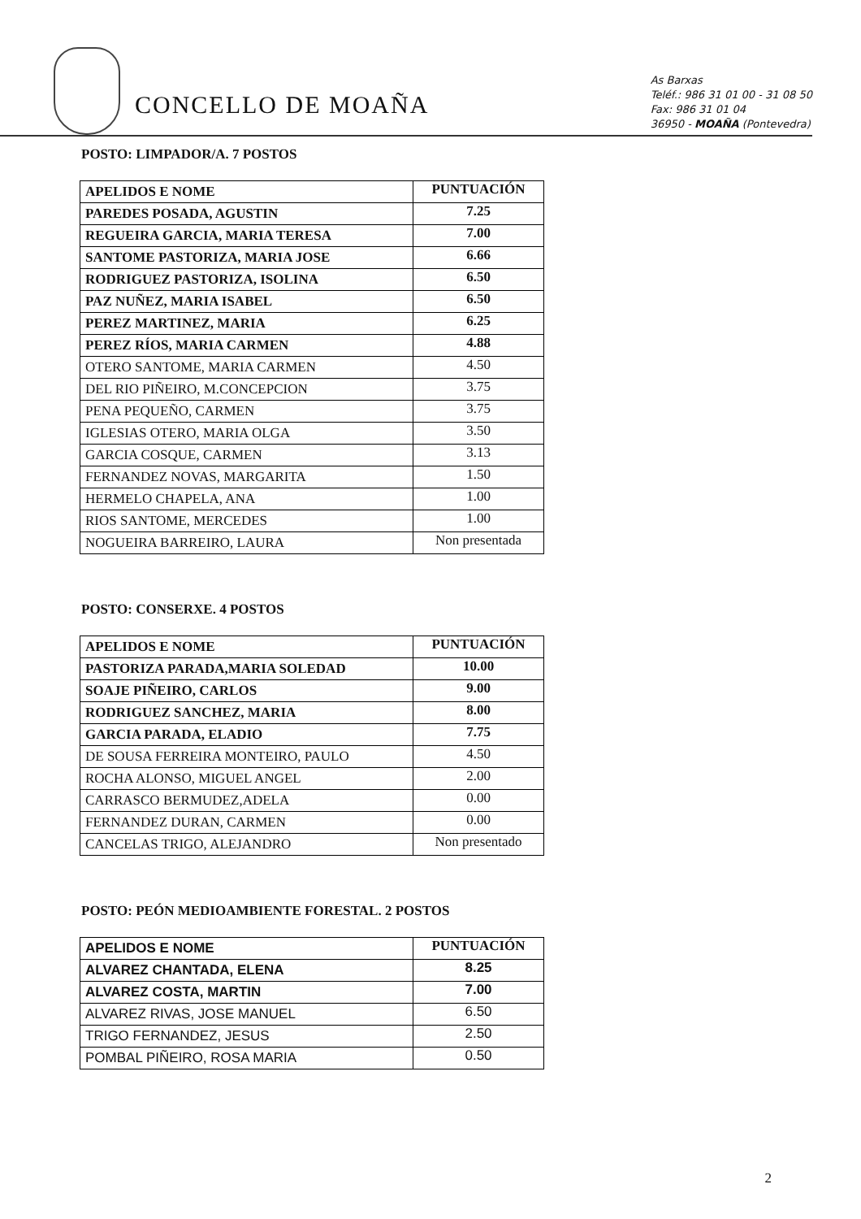CONCELLO DE MOAÑA
As Barxas
Teléf.: 986 31 01 00 - 31 08 50
Fax: 986 31 01 04
36950 - MOAÑA (Pontevedra)
POSTO: LIMPADOR/A. 7 POSTOS
| APELIDOS E NOME | PUNTUACIÓN |
| --- | --- |
| PAREDES POSADA, AGUSTIN | 7.25 |
| REGUEIRA GARCIA, MARIA TERESA | 7.00 |
| SANTOME PASTORIZA, MARIA JOSE | 6.66 |
| RODRIGUEZ PASTORIZA, ISOLINA | 6.50 |
| PAZ NUÑEZ, MARIA ISABEL | 6.50 |
| PEREZ MARTINEZ, MARIA | 6.25 |
| PEREZ RÍOS, MARIA CARMEN | 4.88 |
| OTERO SANTOME, MARIA CARMEN | 4.50 |
| DEL RIO PIÑEIRO, M.CONCEPCION | 3.75 |
| PENA PEQUEÑO, CARMEN | 3.75 |
| IGLESIAS OTERO, MARIA OLGA | 3.50 |
| GARCIA COSQUE, CARMEN | 3.13 |
| FERNANDEZ NOVAS, MARGARITA | 1.50 |
| HERMELO CHAPELA, ANA | 1.00 |
| RIOS SANTOME, MERCEDES | 1.00 |
| NOGUEIRA BARREIRO, LAURA | Non presentada |
POSTO: CONSERXE. 4 POSTOS
| APELIDOS E NOME | PUNTUACIÓN |
| --- | --- |
| PASTORIZA PARADA,MARIA SOLEDAD | 10.00 |
| SOAJE PIÑEIRO, CARLOS | 9.00 |
| RODRIGUEZ SANCHEZ, MARIA | 8.00 |
| GARCIA PARADA, ELADIO | 7.75 |
| DE SOUSA FERREIRA MONTEIRO, PAULO | 4.50 |
| ROCHA ALONSO, MIGUEL ANGEL | 2.00 |
| CARRASCO BERMUDEZ,ADELA | 0.00 |
| FERNANDEZ DURAN, CARMEN | 0.00 |
| CANCELAS TRIGO, ALEJANDRO | Non presentado |
POSTO: PEÓN MEDIOAMBIENTE FORESTAL. 2 POSTOS
| APELIDOS E NOME | PUNTUACIÓN |
| --- | --- |
| ALVAREZ CHANTADA, ELENA | 8.25 |
| ALVAREZ COSTA, MARTIN | 7.00 |
| ALVAREZ RIVAS, JOSE MANUEL | 6.50 |
| TRIGO FERNANDEZ, JESUS | 2.50 |
| POMBAL PIÑEIRO, ROSA MARIA | 0.50 |
2